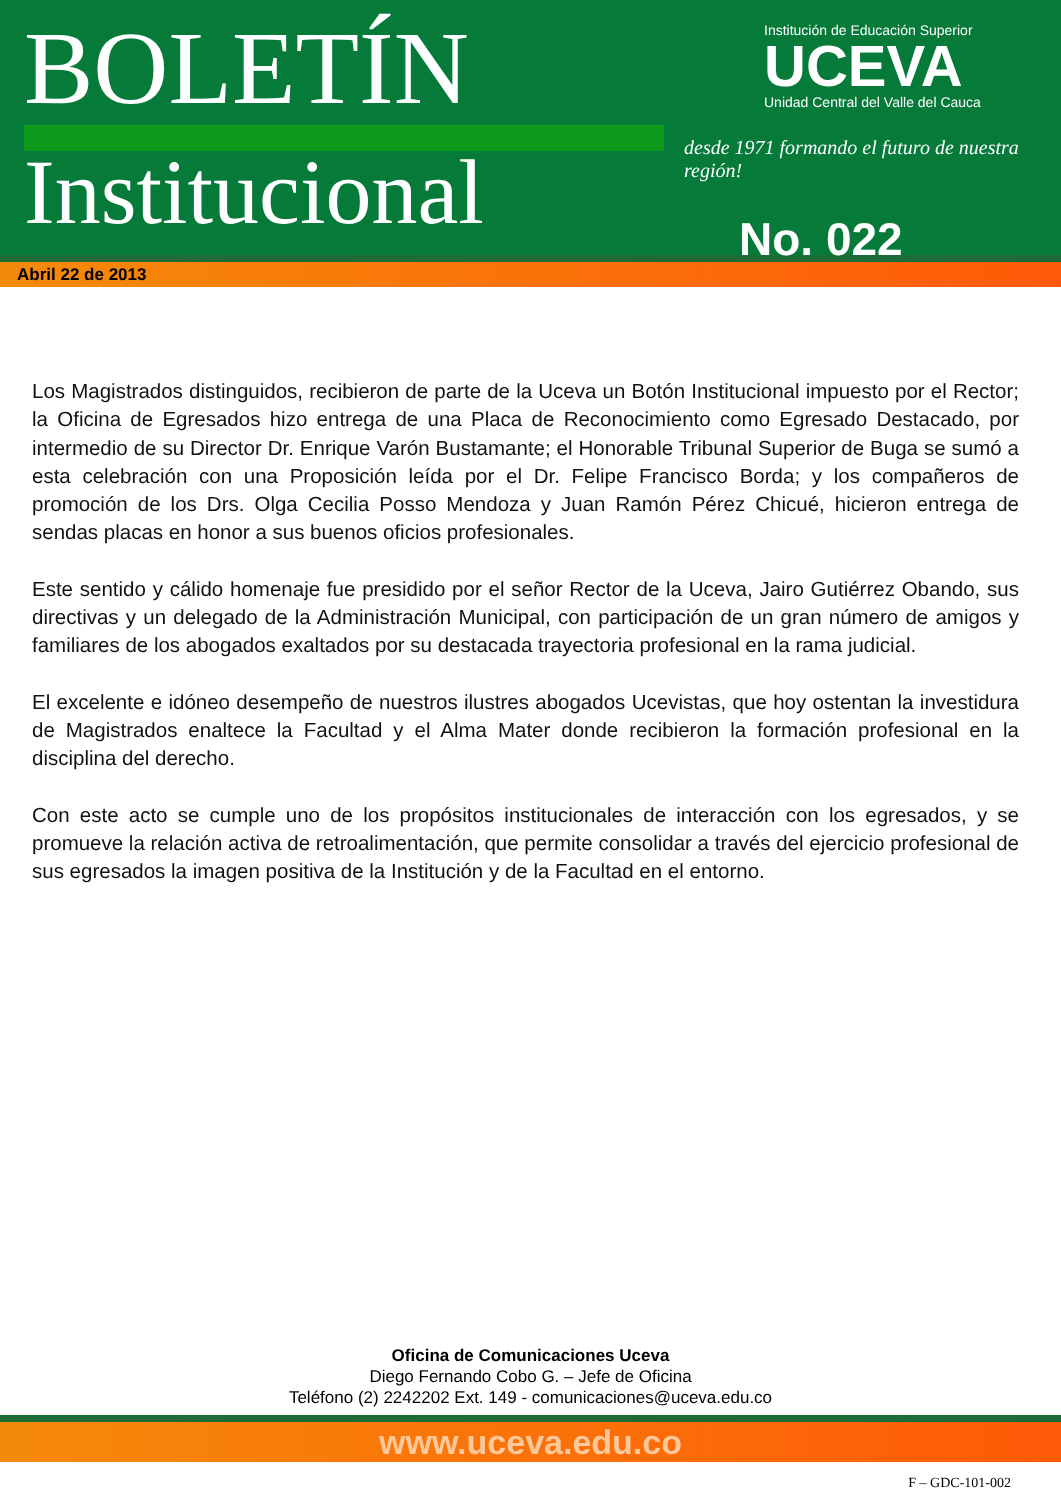BOLETÍN
Institucional
Institución de Educación Superior
UCEVA
Unidad Central del Valle del Cauca
desde 1971 formando el futuro de nuestra región!
No. 022
Abril 22 de 2013
Los Magistrados distinguidos, recibieron de parte de la Uceva un Botón Institucional impuesto por el Rector; la Oficina de Egresados hizo entrega de una Placa de Reconocimiento como Egresado Destacado, por intermedio de su Director Dr. Enrique Varón Bustamante; el Honorable Tribunal Superior de Buga se sumó a esta celebración con una Proposición leída por el Dr. Felipe Francisco Borda; y los compañeros de promoción de los Drs. Olga Cecilia Posso Mendoza y Juan Ramón Pérez Chicué, hicieron entrega de sendas placas en honor a sus buenos oficios profesionales.
Este sentido y cálido homenaje fue presidido por el señor Rector de la Uceva, Jairo Gutiérrez Obando, sus directivas y un delegado de la Administración Municipal, con participación de un gran número de amigos y familiares de los abogados exaltados por su destacada trayectoria profesional en la rama judicial.
El excelente e idóneo desempeño de nuestros ilustres abogados Ucevistas, que hoy ostentan la investidura de Magistrados enaltece la Facultad y el Alma Mater donde recibieron la formación profesional en la disciplina del derecho.
Con este acto se cumple uno de los propósitos institucionales de interacción con los egresados, y se promueve la relación activa de retroalimentación, que permite consolidar a través del ejercicio profesional de sus egresados la imagen positiva de la Institución y de la Facultad en el entorno.
Oficina de Comunicaciones Uceva
Diego Fernando Cobo G. – Jefe de Oficina
Teléfono (2) 2242202 Ext. 149 - comunicaciones@uceva.edu.co
www.uceva.edu.co
F – GDC-101-002